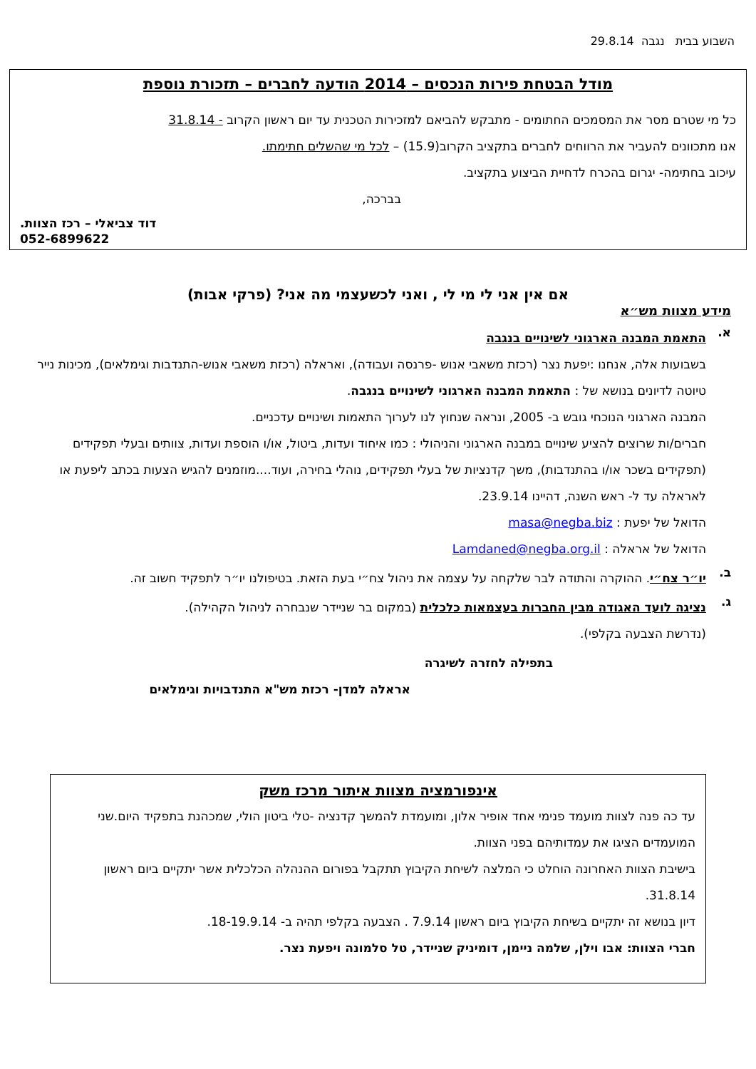השבוע בבית נגבה 29.8.14
מודל הבטחת פירות הנכסים – 2014 הודעה לחברים – תזכורת נוספת
כל מי שטרם מסר את המסמכים החתומים - מתבקש להביאם למזכירות הטכנית עד יום ראשון הקרוב - 31.8.14
אנו מתכוונים להעביר את הרווחים לחברים בתקציב הקרוב(15.9) – לכל מי שהשלים חתימתו.
עיכוב בחתימה- יגרום בהכרח לדחיית הביצוע בתקציב.
בברכה,
דוד צביאלי – רכז הצוות.
052-6899622
אם אין אני לי מי לי , ואני לכשעצמי מה אני? (פרקי אבות)
מידע מצוות מש״א
א.
התאמת המבנה הארגוני לשינויים בנגבה
בשבועות אלה, אנחנו :יפעת נצר (רכזת משאבי אנוש -פרנסה ועבודה), ואראלה (רכזת משאבי אנוש-התנדבות וגימלאים), מכינות נייר טיוטה לדיונים בנושא של : התאמת המבנה הארגוני לשינויים בנגבה.
המבנה הארגוני הנוכחי גובש ב- 2005, ונראה שנחוץ לנו לערוך התאמות ושינויים עדכניים.
חברים/ות שרוצים להציע שינויים במבנה הארגוני והניהולי : כמו איחוד ועדות, ביטול, או/ו הוספת ועדות, צוותים ובעלי תפקידים (תפקידים בשכר או/ו בהתנדבות), משך קדנציות של בעלי תפקידים, נוהלי בחירה, ועוד....מוזמנים להגיש הצעות בכתב ליפעת או לאראלה עד ל- ראש השנה, דהיינו 23.9.14.
הדואל של יפעת : masa@negba.biz
הדואל של אראלה : Lamdaned@negba.org.il
ב.
יו״ר צח״י. ההוקרה והתודה לבר שלקחה על עצמה את ניהול צח״י בעת הזאת. בטיפולנו יו״ר לתפקיד חשוב זה.
ג.
נציגה לועד האגודה מבין החברות בעצמאות כלכלית (במקום בר שניידר שנבחרה לניהול הקהילה).
(נדרשת הצבעה בקלפי).
בתפילה לחזרה לשיגרה
אראלה למדן- רכזת מש"א התנדבויות וגימלאים
אינפורמציה מצוות איתור מרכז משק
עד כה פנה לצוות מועמד פנימי אחד אופיר אלון, ומועמדת להמשך קדנציה -טלי ביטון הולי, שמכהנת בתפקיד היום.שני המועמדים הציגו את עמדותיהם בפני הצוות.
בישיבת הצוות האחרונה הוחלט כי המלצה לשיחת הקיבוץ תתקבל בפורום ההנהלה הכלכלית אשר יתקיים ביום ראשון 31.8.14.
דיון בנושא זה יתקיים בשיחת הקיבוץ ביום ראשון 7.9.14 . הצבעה בקלפי תהיה ב- 18-19.9.14.
חברי הצוות: אבו וילן, שלמה ניימן, דומיניק שניידר, טל סלמונה ויפעת נצר.